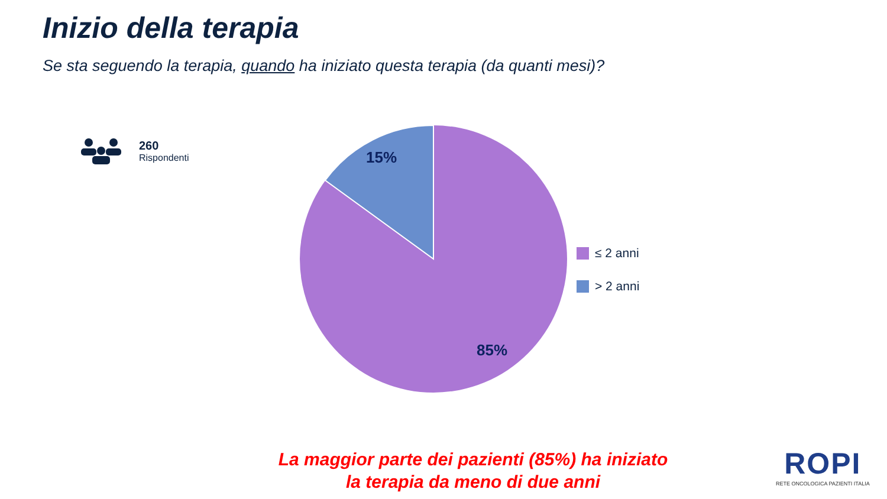Inizio della terapia
Se sta seguendo la terapia, quando ha iniziato questa terapia (da quanti mesi)?
260
Rispondenti
15%
85%
≤ 2 anni
> 2 anni
La maggior parte dei pazienti (85%) ha iniziato
la terapia da meno di due anni
ROPI
RETE ONCOLOGICA PAZIENTI ITALIA